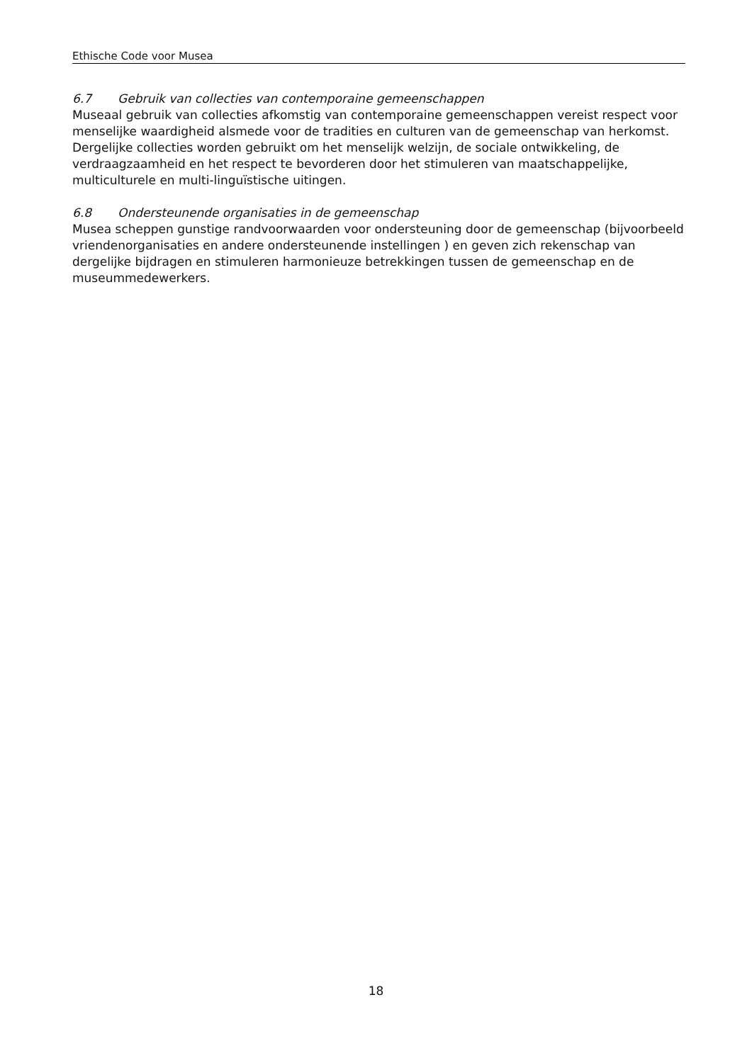Ethische Code voor Musea
6.7 Gebruik van collecties van contemporaine gemeenschappen
Museaal gebruik van collecties afkomstig van contemporaine gemeenschappen vereist respect voor menselijke waardigheid alsmede voor de tradities en culturen van de gemeenschap van herkomst. Dergelijke collecties worden gebruikt om het menselijk welzijn, de sociale ontwikkeling, de verdraagzaamheid en het respect te bevorderen door het stimuleren van maatschappelijke, multiculturele en multi-linguïstische uitingen.
6.8 Ondersteunende organisaties in de gemeenschap
Musea scheppen gunstige randvoorwaarden voor ondersteuning door de gemeenschap (bijvoorbeeld vriendenorganisaties en andere ondersteunende instellingen ) en geven zich rekenschap van dergelijke bijdragen en stimuleren harmonieuze betrekkingen tussen de gemeenschap en de museummedewerkers.
18